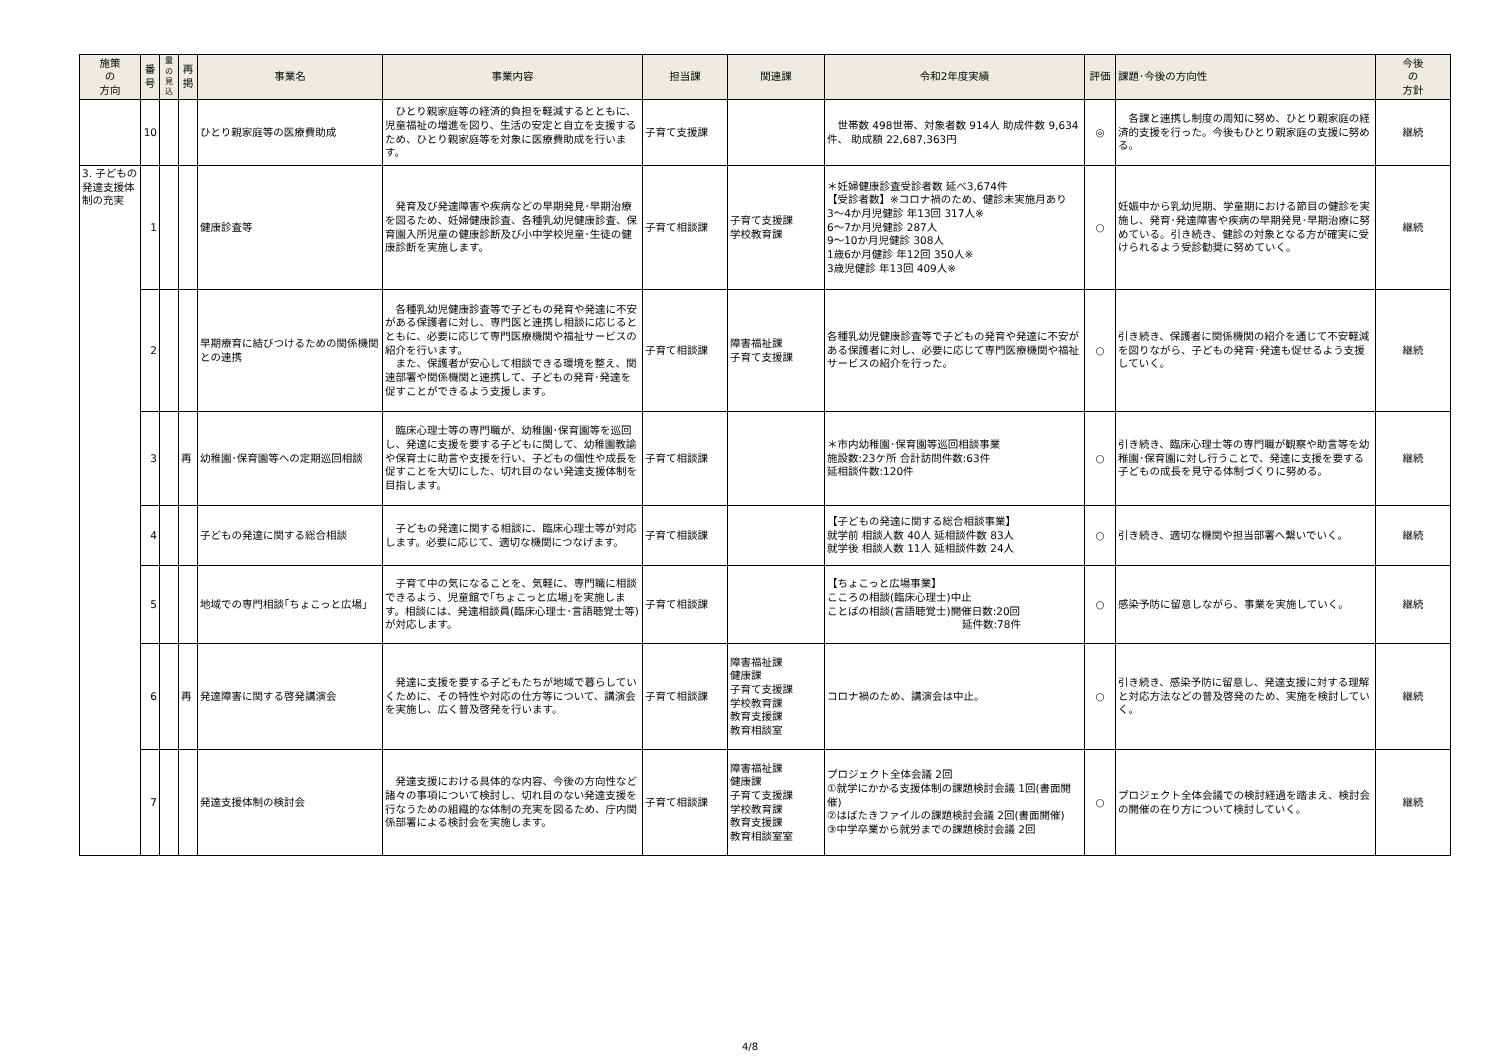| 施策 の 方向 | 番号 | 量の見込 | 再掲 | 事業名 | 事業内容 | 担当課 | 関連課 | 令和2年度実績 | 評価 | 課題･今後の方向性 | 今後 の 方針 |
| --- | --- | --- | --- | --- | --- | --- | --- | --- | --- | --- | --- |
| | 10 | | | ひとり親家庭等の医療費助成 | ひとり親家庭等の経済的負担を軽減するとともに、児童福祉の増進を図り、生活の安定と自立を支援するため、ひとり親家庭等を対象に医療費助成を行います。 | 子育て支援課 | | 世帯数 498世帯、対象者数 914人 助成件数 9,634件、 助成額 22,687,363円 | ◎ | 各課と連携し制度の周知に努め、ひとり親家庭の経済的支援を行った。今後もひとり親家庭の支援に努める。 | 継続 |
| 3. 子どもの発達支援体制の充実 | 1 | | | 健康診査等 | 発育及び発達障害や疾病などの早期発見･早期治療を図るため、妊婦健康診査、各種乳幼児健康診査、保育園入所児童の健康診断及び小中学校児童･生徒の健康診断を実施します。 | 子育て相談課 | 子育て支援課 学校教育課 | ＊妊婦健康診査受診者数 延べ3,674件 【受診者数】※コロナ禍のため、健診未実施月あり 3～4か月児健診 年13回 317人※ 6～7か月児健診 287人 9～10か月児健診 308人 1歳6か月健診 年12回 350人※ 3歳児健診 年13回 409人※ | ○ | 妊娠中から乳幼児期、学童期における節目の健診を実施し、発育･発達障害や疾病の早期発見･早期治療に努めている。引き続き、健診の対象となる方が確実に受けられるよう受診勧奨に努めていく。 | 継続 |
| | 2 | | | 早期療育に結びつけるための関係機関との連携 | 各種乳幼児健康診査等で子どもの発育や発達に不安がある保護者に対し、専門医と連携し相談に応じるとともに、必要に応じて専門医療機関や福祉サービスの紹介を行います。 また、保護者が安心して相談できる環境を整え、関連部署や関係機関と連携して、子どもの発育･発達を促すことができるよう支援します。 | 子育て相談課 | 障害福祉課 子育て支援課 | 各種乳幼児健康診査等で子どもの発育や発達に不安がある保護者に対し、必要に応じて専門医療機関や福祉サービスの紹介を行った。 | ○ | 引き続き、保護者に関係機関の紹介を通じて不安軽減を図りながら、子どもの発育･発達も促せるよう支援していく。 | 継続 |
| | 3 | | 再 | 幼稚園･保育園等への定期巡回相談 | 臨床心理士等の専門職が、幼稚園･保育園等を巡回し、発達に支援を要する子どもに関して、幼稚園教諭や保育士に助言や支援を行い、子どもの個性や成長を促すことを大切にした、切れ目のない発達支援体制を目指します。 | 子育て相談課 | | ＊市内幼稚園･保育園等巡回相談事業 施設数:23ケ所 合計訪問件数:63件 延相談件数:120件 | ○ | 引き続き、臨床心理士等の専門職が観察や助言等を幼稚園･保育園に対し行うことで、発達に支援を要する子どもの成長を見守る体制づくりに努める。 | 継続 |
| | 4 | | | 子どもの発達に関する総合相談 | 子どもの発達に関する相談に、臨床心理士等が対応します。必要に応じて、適切な機関につなげます。 | 子育て相談課 | | 【子どもの発達に関する総合相談事業】 就学前 相談人数 40人 延相談件数 83人 就学後 相談人数 11人 延相談件数 24人 | ○ | 引き続き、適切な機関や担当部署へ繋いでいく。 | 継続 |
| | 5 | | | 地域での専門相談｢ちょこっと広場｣ | 子育て中の気になることを、気軽に、専門職に相談できるよう、児童館で｢ちょこっと広場｣を実施します。相談には、発達相談員(臨床心理士･言語聴覚士等)が対応します。 | 子育て相談課 | | 【ちょこっと広場事業】 こころの相談(臨床心理士)中止 ことばの相談(言語聴覚士)開催日数:20回 延件数:78件 | ○ | 感染予防に留意しながら、事業を実施していく。 | 継続 |
| | 6 | | 再 | 発達障害に関する啓発講演会 | 発達に支援を要する子どもたちが地域で暮らしていくために、その特性や対応の仕方等について、講演会を実施し、広く普及啓発を行います。 | 子育て相談課 | 障害福祉課 健康課 子育て支援課 学校教育課 教育支援課 教育相談室 | コロナ禍のため、講演会は中止。 | ○ | 引き続き、感染予防に留意し、発達支援に対する理解と対応方法などの普及啓発のため、実施を検討していく。 | 継続 |
| | 7 | | | 発達支援体制の検討会 | 発達支援における具体的な内容、今後の方向性など諸々の事項について検討し、切れ目のない発達支援を行なうための組織的な体制の充実を図るため、庁内関係部署による検討会を実施します。 | 子育て相談課 | 障害福祉課 健康課 子育て支援課 学校教育課 教育支援課 教育相談室室 | プロジェクト全体会議 2回 ①就学にかかる支援体制の課題検討会議 1回(書面開催) ②はばたきファイルの課題検討会議 2回(書面開催) ③中学卒業から就労までの課題検討会議 2回 | ○ | プロジェクト全体会議での検討経過を踏まえ、検討会の開催の在り方について検討していく。 | 継続 |
4/8